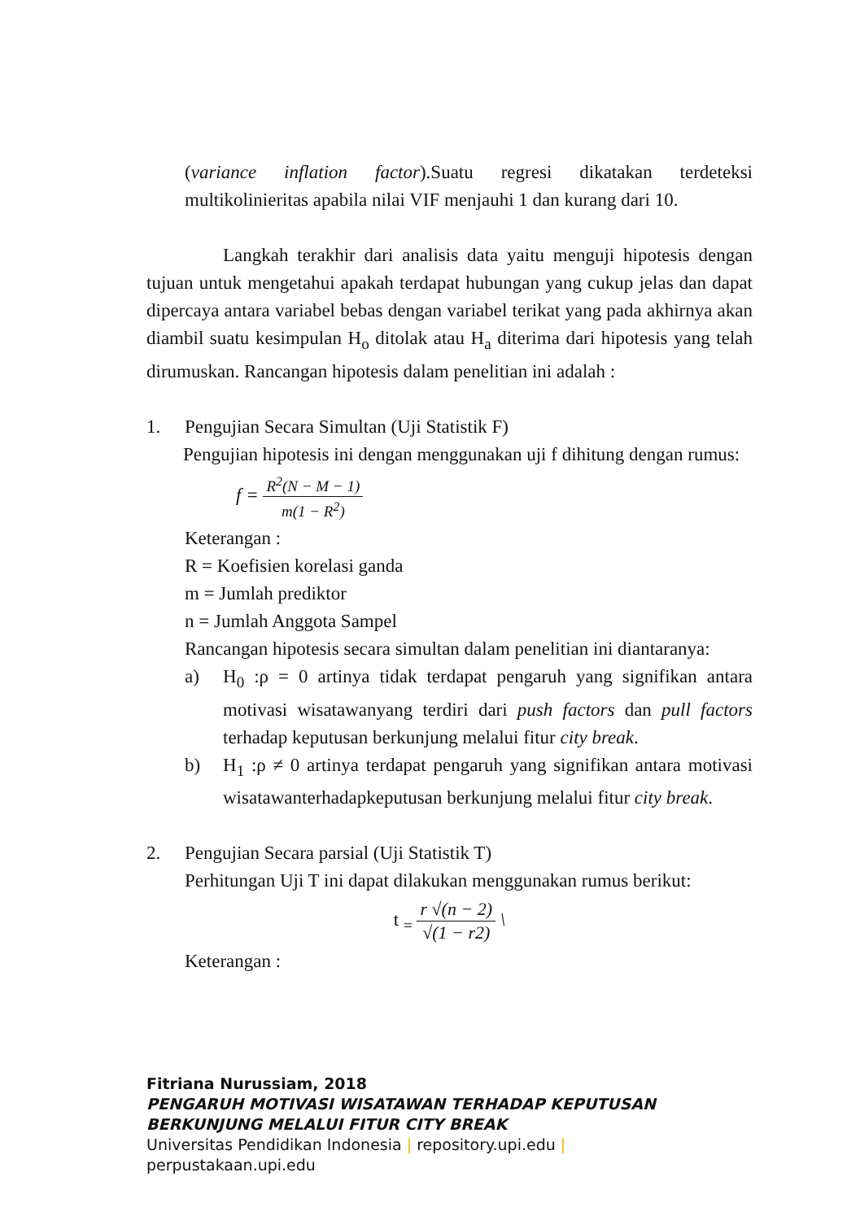(variance inflation factor).Suatu regresi dikatakan terdeteksi multikolinieritas apabila nilai VIF menjauhi 1 dan kurang dari 10.
Langkah terakhir dari analisis data yaitu menguji hipotesis dengan tujuan untuk mengetahui apakah terdapat hubungan yang cukup jelas dan dapat dipercaya antara variabel bebas dengan variabel terikat yang pada akhirnya akan diambil suatu kesimpulan H<sub>o</sub> ditolak atau H<sub>a</sub> diterima dari hipotesis yang telah dirumuskan. Rancangan hipotesis dalam penelitian ini adalah :
1. Pengujian Secara Simultan (Uji Statistik F)
Pengujian hipotesis ini dengan menggunakan uji f dihitung dengan rumus:
f =
R<sup>2</sup>(N − M − 1)
m(1 − R<sup>2</sup>)
Keterangan :
R = Koefisien korelasi ganda
m = Jumlah prediktor
n = Jumlah Anggota Sampel
Rancangan hipotesis secara simultan dalam penelitian ini diantaranya:
a) H<sub>0</sub> :ρ = 0 artinya tidak terdapat pengaruh yang signifikan antara motivasi wisatawanyang terdiri dari push factors dan pull factors terhadap keputusan berkunjung melalui fitur city break.
b) H<sub>1</sub> :ρ ≠ 0 artinya terdapat pengaruh yang signifikan antara motivasi wisatawanterhadapkeputusan berkunjung melalui fitur city break.
2. Pengujian Secara parsial (Uji Statistik T)
Perhitungan Uji T ini dapat dilakukan menggunakan rumus berikut:
t <sub>=</sub>
r √(n − 2)
√(1 − r2)
\
Keterangan :
Fitriana Nurussiam, 2018
PENGARUH MOTIVASI WISATAWAN TERHADAP KEPUTUSAN
BERKUNJUNG MELALUI FITUR CITY BREAK
Universitas Pendidikan Indonesia | repository.upi.edu |
perpustakaan.upi.edu